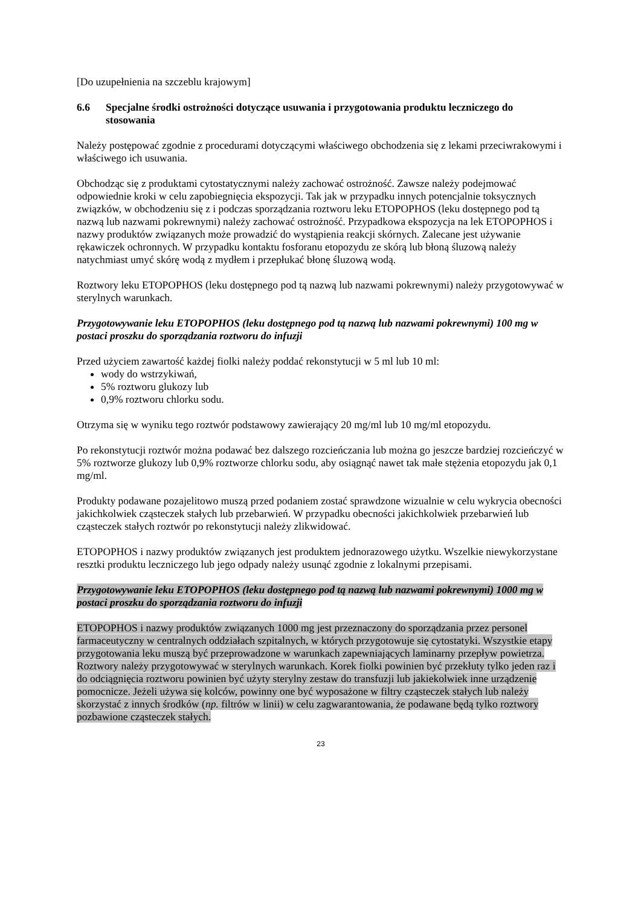[Do uzupełnienia na szczeblu krajowym]
6.6 Specjalne środki ostrożności dotyczące usuwania i przygotowania produktu leczniczego do stosowania
Należy postępować zgodnie z procedurami dotyczącymi właściwego obchodzenia się z lekami przeciwrakowymi i właściwego ich usuwania.
Obchodząc się z produktami cytostatycznymi należy zachować ostrożność. Zawsze należy podejmować odpowiednie kroki w celu zapobiegnięcia ekspozycji. Tak jak w przypadku innych potencjalnie toksycznych związków, w obchodzeniu się z i podczas sporządzania roztworu leku ETOPOPHOS (leku dostępnego pod tą nazwą lub nazwami pokrewnymi) należy zachować ostrożność. Przypadkowa ekspozycja na lek ETOPOPHOS i nazwy produktów związanych może prowadzić do wystąpienia reakcji skórnych. Zalecane jest używanie rękawiczek ochronnych. W przypadku kontaktu fosforanu etopozydu ze skórą lub błoną śluzową należy natychmiast umyć skórę wodą z mydłem i przepłukać błonę śluzową wodą.
Roztwory leku ETOPOPHOS (leku dostępnego pod tą nazwą lub nazwami pokrewnymi) należy przygotowywać w sterylnych warunkach.
Przygotowywanie leku ETOPOPHOS (leku dostępnego pod tą nazwą lub nazwami pokrewnymi) 100 mg w postaci proszku do sporządzania roztworu do infuzji
Przed użyciem zawartość każdej fiolki należy poddać rekonstytucji w 5 ml lub 10 ml:
wody do wstrzykiwań,
5% roztworu glukozy lub
0,9% roztworu chlorku sodu.
Otrzyma się w wyniku tego roztwór podstawowy zawierający 20 mg/ml lub 10 mg/ml etopozydu.
Po rekonstytucji roztwór można podawać bez dalszego rozcieńczania lub można go jeszcze bardziej rozcieńczyć w 5% roztworze glukozy lub 0,9% roztworze chlorku sodu, aby osiągnąć nawet tak małe stężenia etopozydu jak 0,1 mg/ml.
Produkty podawane pozajelitowo muszą przed podaniem zostać sprawdzone wizualnie w celu wykrycia obecności jakichkolwiek cząsteczek stałych lub przebarwień. W przypadku obecności jakichkolwiek przebarwień lub cząsteczek stałych roztwór po rekonstytucji należy zlikwidować.
ETOPOPHOS i nazwy produktów związanych jest produktem jednorazowego użytku. Wszelkie niewykorzystane resztki produktu leczniczego lub jego odpady należy usunąć zgodnie z lokalnymi przepisami.
Przygotowywanie leku ETOPOPHOS (leku dostępnego pod tą nazwą lub nazwami pokrewnymi) 1000 mg w postaci proszku do sporządzania roztworu do infuzji
ETOPOPHOS i nazwy produktów związanych 1000 mg jest przeznaczony do sporządzania przez personel farmaceutyczny w centralnych oddziałach szpitalnych, w których przygotowuje się cytostatyki. Wszystkie etapy przygotowania leku muszą być przeprowadzone w warunkach zapewniających laminarny przepływ powietrza. Roztwory należy przygotowywać w sterylnych warunkach. Korek fiolki powinien być przekłuty tylko jeden raz i do odciągnięcia roztworu powinien być użyty sterylny zestaw do transfuzji lub jakiekolwiek inne urządzenie pomocnicze. Jeżeli używa się kolców, powinny one być wyposażone w filtry cząsteczek stałych lub należy skorzystać z innych środków (np. filtrów w linii) w celu zagwarantowania, że podawane będą tylko roztwory pozbawione cząsteczek stałych.
23